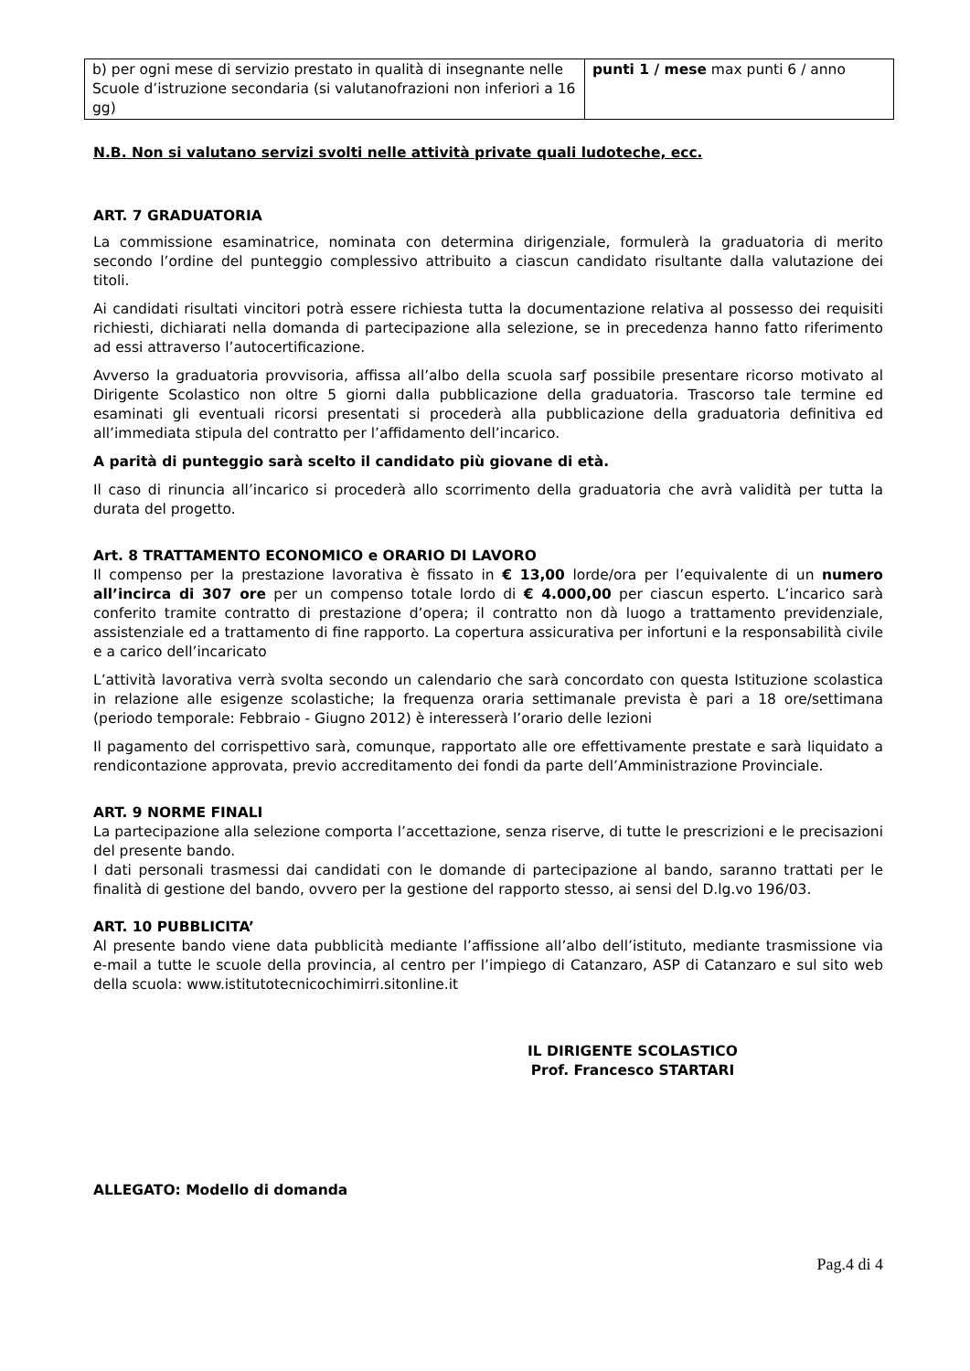| b) per ogni mese di servizio prestato in qualità di insegnante nelle Scuole d’istruzione secondaria (si valutanofrazioni non inferiori a 16 gg) | punti 1 / mese max punti 6 / anno |
N.B. Non si valutano servizi svolti nelle attività private quali ludoteche, ecc.
ART. 7 GRADUATORIA
La commissione esaminatrice, nominata con determina dirigenziale, formulerà la graduatoria di merito secondo l’ordine del punteggio complessivo attribuito a ciascun candidato risultante dalla valutazione dei titoli.
Ai candidati risultati vincitori potrà essere richiesta tutta la documentazione relativa al possesso dei requisiti richiesti, dichiarati nella domanda di partecipazione alla selezione, se in precedenza hanno fatto riferimento ad essi attraverso l’autocertificazione.
Avverso la graduatoria provvisoria, affissa all’albo della scuola sarƒ possibile presentare ricorso motivato al Dirigente Scolastico non oltre 5 giorni dalla pubblicazione della graduatoria. Trascorso tale termine ed esaminati gli eventuali ricorsi presentati si procederà alla pubblicazione della graduatoria definitiva ed all’immediata stipula del contratto per l’affidamento dell’incarico.
A parità di punteggio sarà scelto il candidato più giovane di età.
Il caso di rinuncia all’incarico si procederà allo scorrimento della graduatoria che avrà validità per tutta la durata del progetto.
Art. 8 TRATTAMENTO ECONOMICO e ORARIO DI LAVORO
Il compenso per la prestazione lavorativa è fissato in € 13,00 lorde/ora per l’equivalente di un numero all’incirca di 307 ore per un compenso totale lordo di € 4.000,00 per ciascun esperto. L’incarico sarà conferito tramite contratto di prestazione d’opera; il contratto non dà luogo a trattamento previdenziale, assistenziale ed a trattamento di fine rapporto. La copertura assicurativa per infortuni e la responsabilità civile e a carico dell’incaricato
L’attività lavorativa verrà svolta secondo un calendario che sarà concordato con questa Istituzione scolastica in relazione alle esigenze scolastiche; la frequenza oraria settimanale prevista è pari a 18 ore/settimana (periodo temporale: Febbraio - Giugno 2012) è interesserà l’orario delle lezioni
Il pagamento del corrispettivo sarà, comunque, rapportato alle ore effettivamente prestate e sarà liquidato a rendicontazione approvata, previo accreditamento dei fondi da parte dell’Amministrazione Provinciale.
ART. 9 NORME FINALI
La partecipazione alla selezione comporta l’accettazione, senza riserve, di tutte le prescrizioni e le precisazioni del presente bando.
I dati personali trasmessi dai candidati con le domande di partecipazione al bando, saranno trattati per le finalità di gestione del bando, ovvero per la gestione del rapporto stesso, ai sensi del D.lg.vo 196/03.
ART. 10 PUBBLICITA’
Al presente bando viene data pubblicità mediante l’affissione all’albo dell’istituto, mediante trasmissione via e-mail a tutte le scuole della provincia, al centro per l’impiego di Catanzaro, ASP di Catanzaro e sul sito web della scuola: www.istitutotecnicochimirri.sitonline.it
IL DIRIGENTE SCOLASTICO
Prof. Francesco STARTARI
ALLEGATO: Modello di domanda
Pag.4 di 4